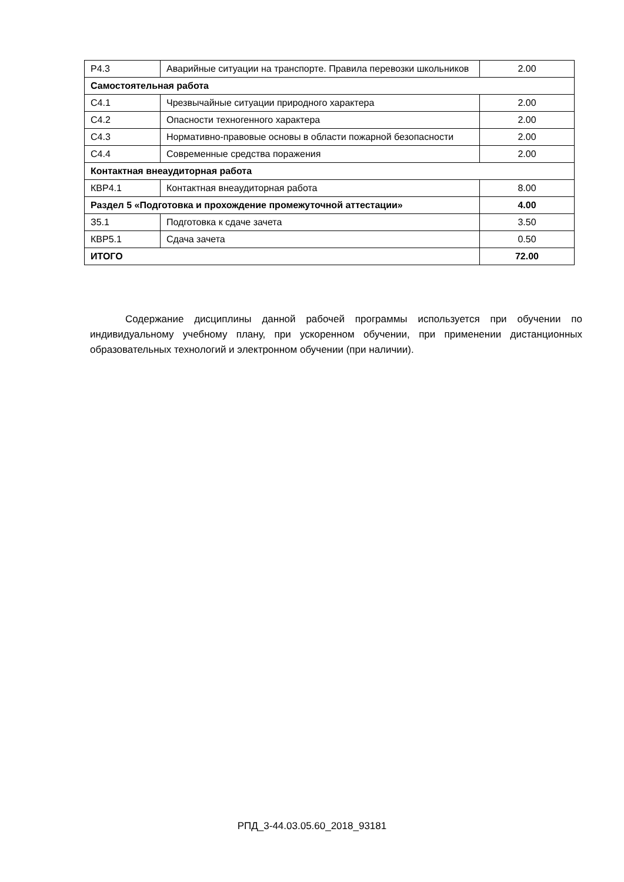| Р4.3 | Аварийные ситуации на транспорте. Правила перевозки школьников | 2.00 |
| Самостоятельная работа | | |
| С4.1 | Чрезвычайные ситуации природного характера | 2.00 |
| С4.2 | Опасности техногенного характера | 2.00 |
| С4.3 | Нормативно-правовые основы в области пожарной безопасности | 2.00 |
| С4.4 | Современные средства поражения | 2.00 |
| Контактная внеаудиторная работа | | |
| КВР4.1 | Контактная внеаудиторная работа | 8.00 |
| Раздел 5 «Подготовка и прохождение промежуточной аттестации» | | 4.00 |
| З5.1 | Подготовка к сдаче зачета | 3.50 |
| КВР5.1 | Сдача зачета | 0.50 |
| ИТОГО | | 72.00 |
Содержание дисциплины данной рабочей программы используется при обучении по индивидуальному учебному плану, при ускоренном обучении, при применении дистанционных образовательных технологий и электронном обучении (при наличии).
РПД_3-44.03.05.60_2018_93181